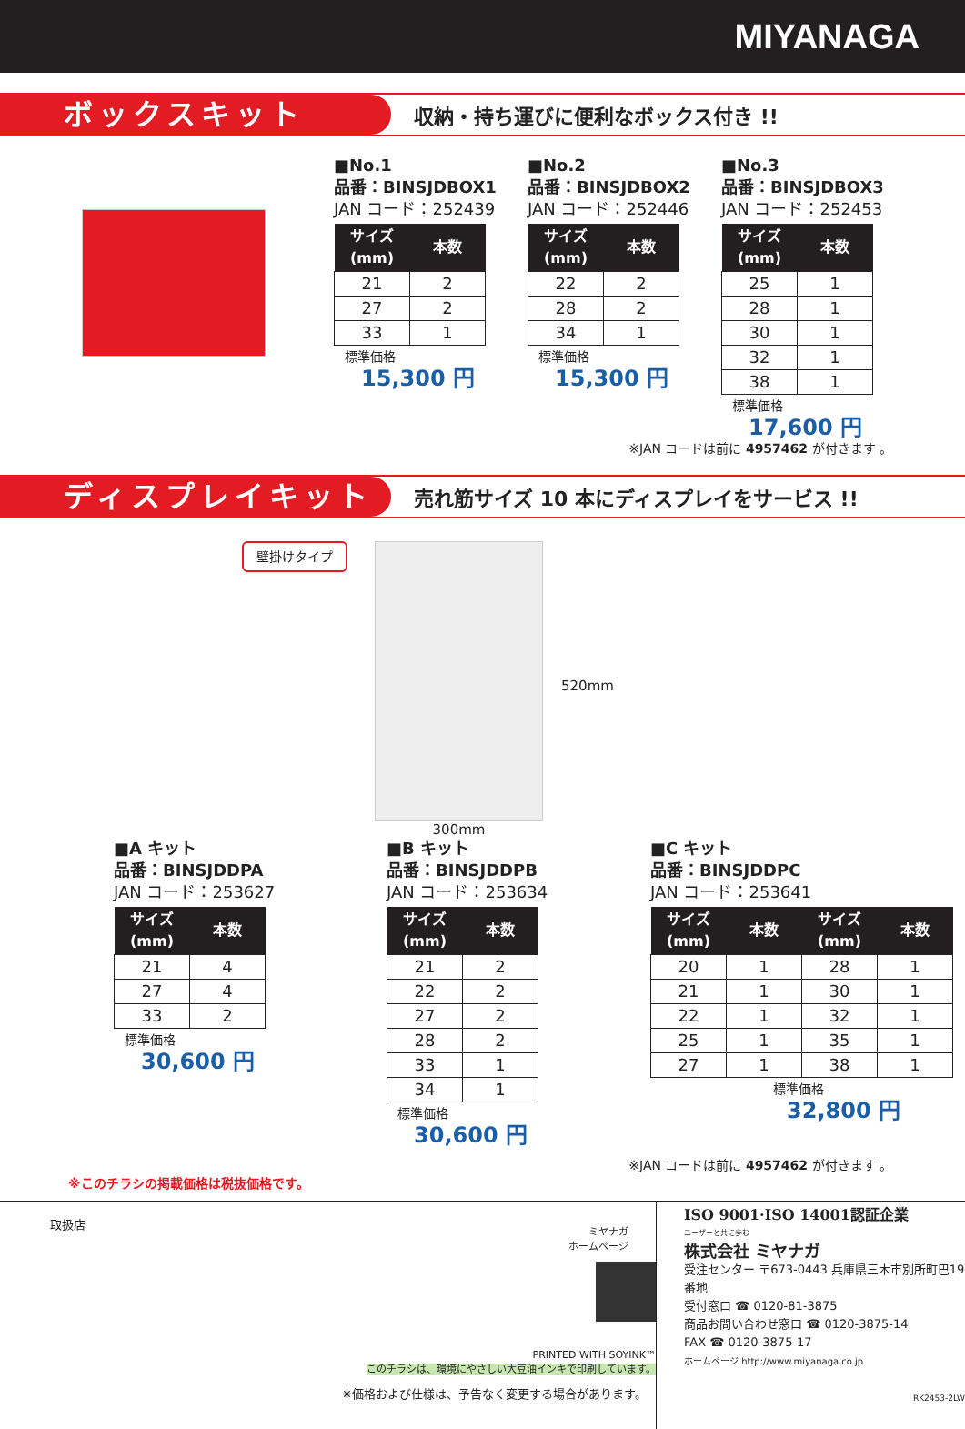MIYANAGA
ボックスキット
収納・持ち運びに便利なボックス付き !!
■No.1
品番：BINSJDBOX1
JAN コード：252439
| サイズ (mm) | 本数 |
| --- | --- |
| 21 | 2 |
| 27 | 2 |
| 33 | 1 |
標準価格
15,300 円
■No.2
品番：BINSJDBOX2
JAN コード：252446
| サイズ (mm) | 本数 |
| --- | --- |
| 22 | 2 |
| 28 | 2 |
| 34 | 1 |
標準価格
15,300 円
■No.3
品番：BINSJDBOX3
JAN コード：252453
| サイズ (mm) | 本数 |
| --- | --- |
| 25 | 1 |
| 28 | 1 |
| 30 | 1 |
| 32 | 1 |
| 38 | 1 |
標準価格
17,600 円
※JAN コードは前に 4957462 が付きます 。
ディスプレイキット
売れ筋サイズ 10 本にディスプレイをサービス !!
壁掛けタイプ
300mm
520mm
■A キット
品番：BINSJDDPA
JAN コード：253627
| サイズ (mm) | 本数 |
| --- | --- |
| 21 | 4 |
| 27 | 4 |
| 33 | 2 |
標準価格
30,600 円
■B キット
品番：BINSJDDPB
JAN コード：253634
| サイズ (mm) | 本数 |
| --- | --- |
| 21 | 2 |
| 22 | 2 |
| 27 | 2 |
| 28 | 2 |
| 33 | 1 |
| 34 | 1 |
標準価格
30,600 円
■C キット
品番：BINSJDDPC
JAN コード：253641
| サイズ (mm) | 本数 | サイズ (mm) | 本数 |
| --- | --- | --- | --- |
| 20 | 1 | 28 | 1 |
| 21 | 1 | 30 | 1 |
| 22 | 1 | 32 | 1 |
| 25 | 1 | 35 | 1 |
| 27 | 1 | 38 | 1 |
標準価格
32,800 円
※JAN コードは前に 4957462 が付きます 。
※このチラシの掲載価格は税抜価格です。
取扱店
ミヤナガ
ホームページ
PRINTED WITH SOYINK™
このチラシは、環境にやさしい大豆油インキで印刷しています。
※価格および仕様は、予告なく変更する場合があります。
ISO 9001·ISO 14001認証企業
ユーザーと共に歩む
株式会社 ミヤナガ
受注センター 〒673-0443 兵庫県三木市別所町巴19番地
受付窓口 ☎ 0120-81-3875
商品お問い合わせ窓口 ☎ 0120-3875-14
FAX ☎ 0120-3875-17
ホームページ http://www.miyanaga.co.jp
RK2453-2LW